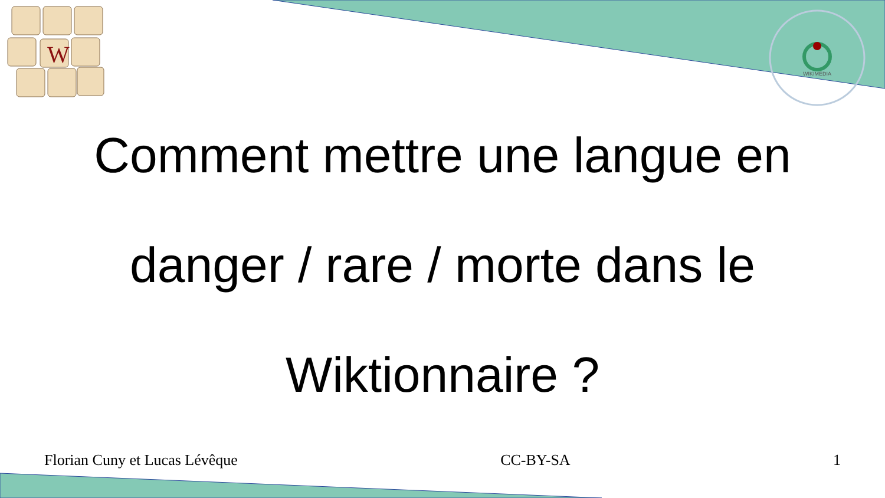W
WIKIMEDIA
Comment mettre une langue en
danger / rare / morte dans le
Wiktionnaire ?
Florian Cuny et Lucas Lévêque CC-BY-SA 1